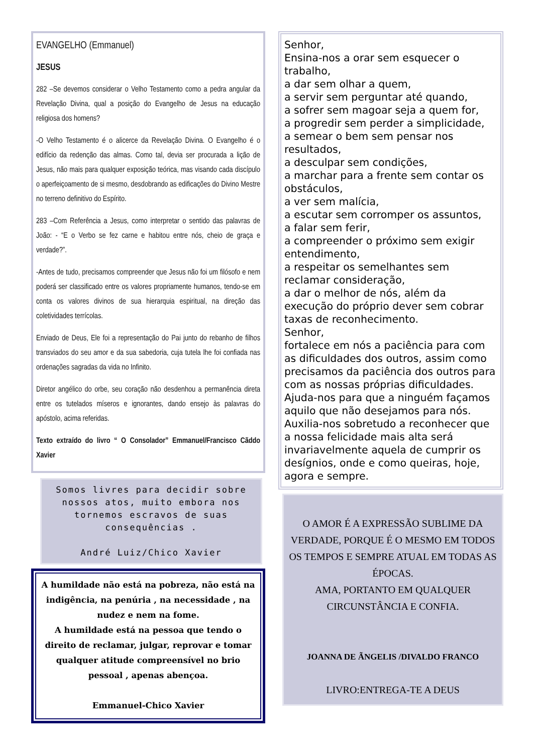EVANGELHO (Emmanuel)
JESUS
282 –Se devemos considerar o Velho Testamento como a pedra angular da Revelação Divina, qual a posição do Evangelho de Jesus na educação religiosa dos homens?
-O Velho Testamento é o alicerce da Revelação Divina. O Evangelho é o edifício da redenção das almas. Como tal, devia ser procurada a lição de Jesus, não mais para qualquer exposição teórica, mas visando cada discípulo o aperfeiçoamento de si mesmo, desdobrando as edificações do Divino Mestre no terreno definitivo do Espírito.
283 –Com Referência a Jesus, como interpretar o sentido das palavras de João: - “E o Verbo se fez carne e habitou entre nós, cheio de graça e verdade?”.
-Antes de tudo, precisamos compreender que Jesus não foi um filósofo e nem poderá ser classificado entre os valores propriamente humanos, tendo-se em conta os valores divinos de sua hierarquia espiritual, na direção das coletividades terrícolas.
Enviado de Deus, Ele foi a representação do Pai junto do rebanho de filhos transviados do seu amor e da sua sabedoria, cuja tutela lhe foi confiada nas ordenações sagradas da vida no Infinito.
Diretor angélico do orbe, seu coração não desdenhou a permanência direta entre os tutelados míseros e ignorantes, dando ensejo às palavras do apóstolo, acima referidas.
Texto extraído do livro “ O Consolador” Emmanuel/Francisco Cãddo Xavier
Somos livres para decidir sobre nossos atos, muito embora nos tornemos escravos de suas consequências .
André Luiz/Chico Xavier
A humildade não está na pobreza, não está na indigência, na penúria , na necessidade , na nudez e nem na fome.
A humildade está na pessoa que tendo o direito de reclamar, julgar, reprovar e tomar qualquer atitude compreensível no brio pessoal , apenas abençoa.
Emmanuel-Chico Xavier
Senhor,
Ensina-nos a orar sem esquecer o trabalho,
a dar sem olhar a quem,
a servir sem perguntar até quando,
a sofrer sem magoar seja a quem for,
a progredir sem perder a simplicidade,
a semear o bem sem pensar nos resultados,
a desculpar sem condições,
a marchar para a frente sem contar os obstáculos,
a ver sem malícia,
a escutar sem corromper os assuntos,
a falar sem ferir,
a compreender o próximo sem exigir entendimento,
a respeitar os semelhantes sem reclamar consideração,
a dar o melhor de nós, além da execução do próprio dever sem cobrar taxas de reconhecimento.
Senhor,
fortalece em nós a paciência para com as dificuldades dos outros, assim como precisamos da paciência dos outros para com as nossas próprias dificuldades.
Ajuda-nos para que a ninguém façamos aquilo que não desejamos para nós.
Auxilia-nos sobretudo a reconhecer que a nossa felicidade mais alta será invariavelmente aquela de cumprir os desígnios, onde e como queiras, hoje, agora e sempre.
O AMOR É A EXPRESSÃO SUBLIME DA VERDADE, PORQUE É O MESMO EM TODOS OS TEMPOS E SEMPRE ATUAL EM TODAS AS ÉPOCAS.
AMA, PORTANTO EM QUALQUER CIRCUNSTÂNCIA E CONFIA.
JOANNA DE ÃNGELIS /DIVALDO FRANCO
LIVRO:ENTREGA-TE A DEUS